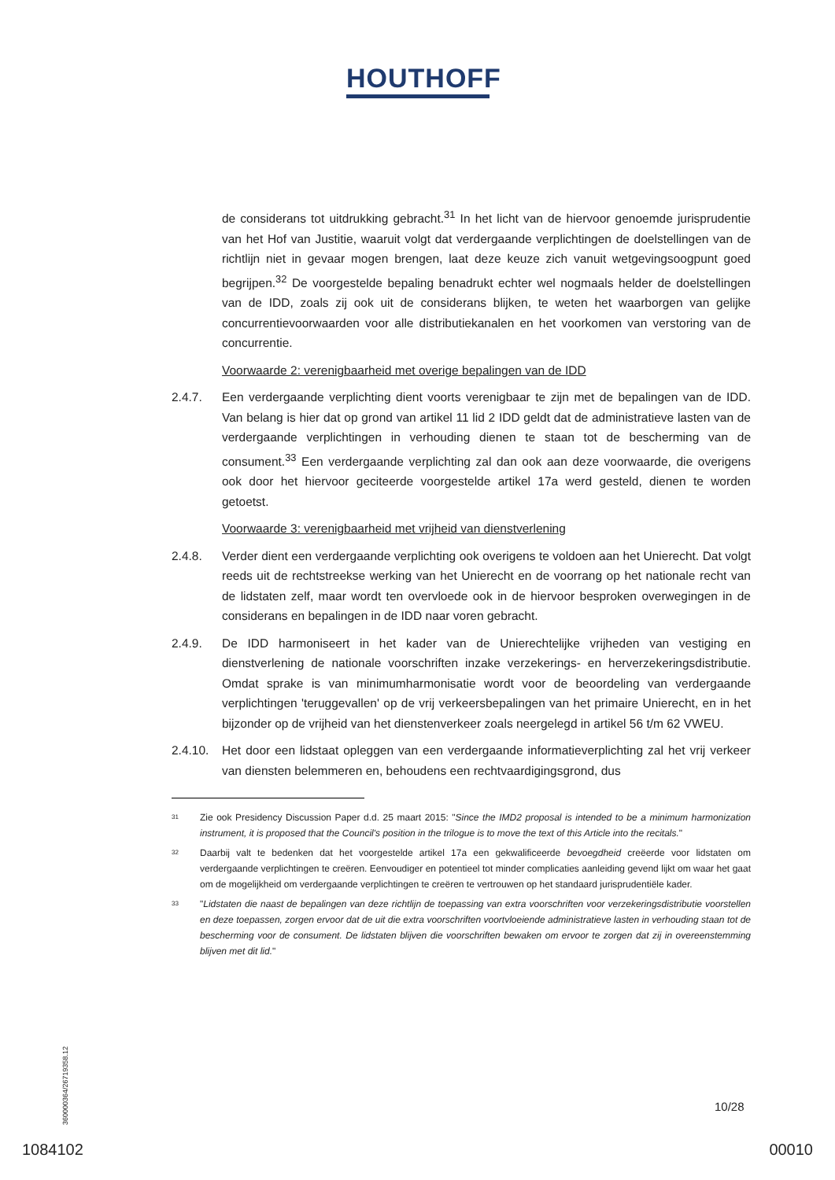HOUTHOFF
de considerans tot uitdrukking gebracht.<sup>31</sup> In het licht van de hiervoor genoemde jurisprudentie van het Hof van Justitie, waaruit volgt dat verdergaande verplichtingen de doelstellingen van de richtlijn niet in gevaar mogen brengen, laat deze keuze zich vanuit wetgevingsoogpunt goed begrijpen.<sup>32</sup> De voorgestelde bepaling benadrukt echter wel nogmaals helder de doelstellingen van de IDD, zoals zij ook uit de considerans blijken, te weten het waarborgen van gelijke concurrentievoorwaarden voor alle distributiekanalen en het voorkomen van verstoring van de concurrentie.
Voorwaarde 2: verenigbaarheid met overige bepalingen van de IDD
2.4.7. Een verdergaande verplichting dient voorts verenigbaar te zijn met de bepalingen van de IDD. Van belang is hier dat op grond van artikel 11 lid 2 IDD geldt dat de administratieve lasten van de verdergaande verplichtingen in verhouding dienen te staan tot de bescherming van de consument.<sup>33</sup> Een verdergaande verplichting zal dan ook aan deze voorwaarde, die overigens ook door het hiervoor geciteerde voorgestelde artikel 17a werd gesteld, dienen te worden getoetst.
Voorwaarde 3: verenigbaarheid met vrijheid van dienstverlening
2.4.8. Verder dient een verdergaande verplichting ook overigens te voldoen aan het Unierecht. Dat volgt reeds uit de rechtstreekse werking van het Unierecht en de voorrang op het nationale recht van de lidstaten zelf, maar wordt ten overvloede ook in de hiervoor besproken overwegingen in de considerans en bepalingen in de IDD naar voren gebracht.
2.4.9. De IDD harmoniseert in het kader van de Unierechtelijke vrijheden van vestiging en dienstverlening de nationale voorschriften inzake verzekerings- en herverzekeringsdistributie. Omdat sprake is van minimumharmonisatie wordt voor de beoordeling van verdergaande verplichtingen 'teruggevallen' op de vrij verkeersbepalingen van het primaire Unierecht, en in het bijzonder op de vrijheid van het dienstenverkeer zoals neergelegd in artikel 56 t/m 62 VWEU.
2.4.10.
Het door een lidstaat opleggen van een verdergaande informatieverplichting zal het vrij verkeer van diensten belemmeren en, behoudens een rechtvaardigingsgrond, dus
31
Zie ook Presidency Discussion Paper d.d. 25 maart 2015: "Since the IMD2 proposal is intended to be a minimum harmonization instrument, it is proposed that the Council's position in the trilogue is to move the text of this Article into the recitals."
32
Daarbij valt te bedenken dat het voorgestelde artikel 17a een gekwalificeerde bevoegdheid creëerde voor lidstaten om verdergaande verplichtingen te creëren. Eenvoudiger en potentieel tot minder complicaties aanleiding gevend lijkt om waar het gaat om de mogelijkheid om verdergaande verplichtingen te creëren te vertrouwen op het standaard jurisprudentiële kader.
33
"Lidstaten die naast de bepalingen van deze richtlijn de toepassing van extra voorschriften voor verzekeringsdistributie voorstellen en deze toepassen, zorgen ervoor dat de uit die extra voorschriften voortvloeiende administratieve lasten in verhouding staan tot de bescherming voor de consument. De lidstaten blijven die voorschriften bewaken om ervoor te zorgen dat zij in overeenstemming blijven met dit lid."
360000364/26719358.12
10/28
1084102 00010